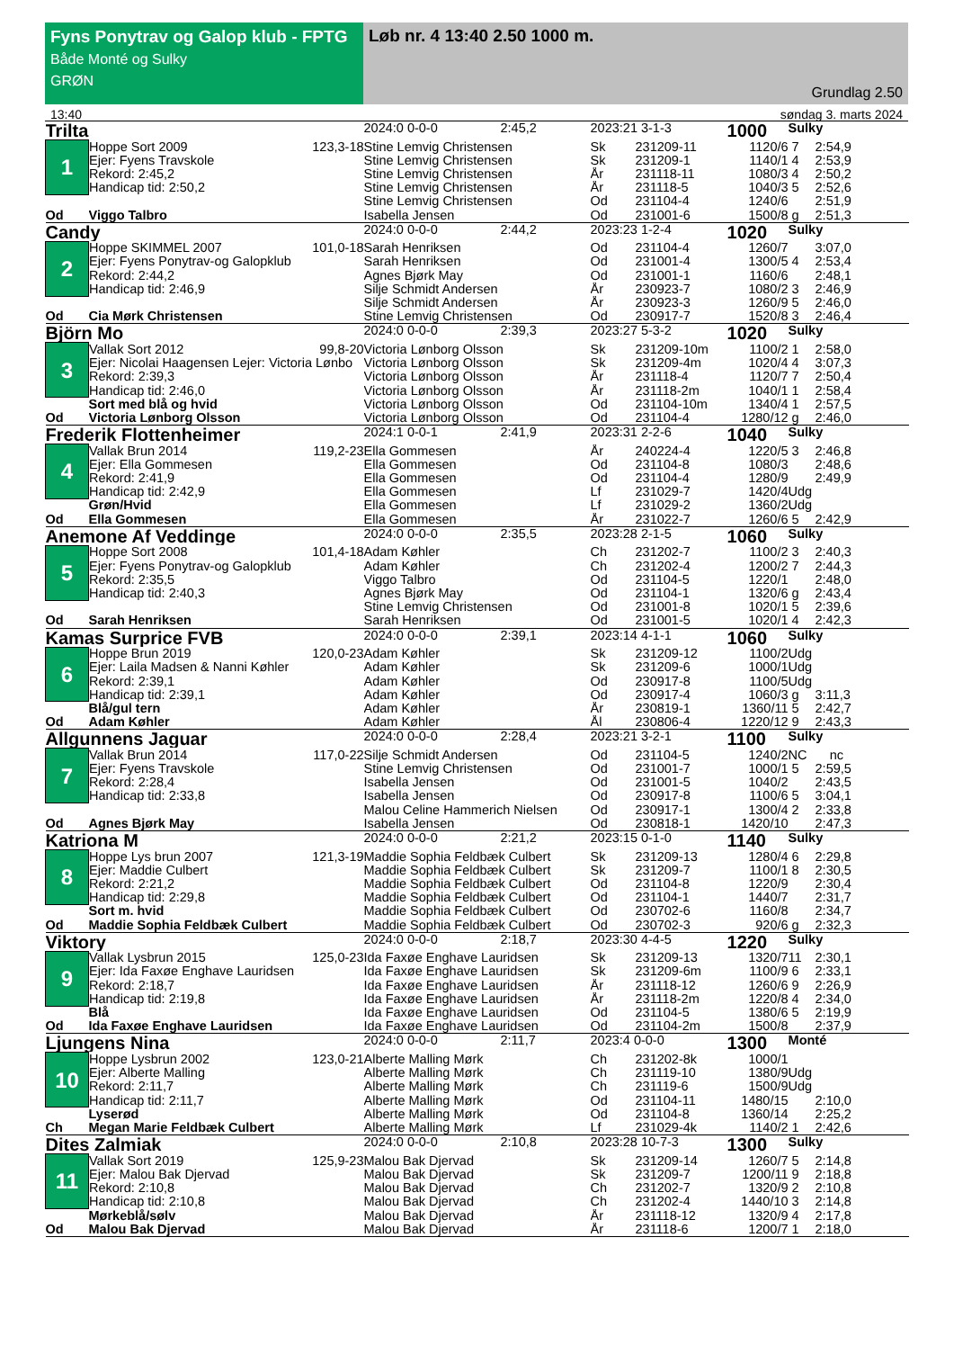Fyns Ponytrav og Galop klub - FPTG
Både Monté og Sulky
GRØN
Løb nr. 4 13:40 2.50 1000 m.
Grundlag 2.50
13:40 søndag 3. marts 2024
| Trilta | | | 2024:0 0-0-0 | 2:45,2 | 2023:21 3-1-3 | | 1000 | Sulky | |
| 1 | Hoppe Sort 2009 | 123,3-18 | Stine Lemvig Christensen | | Sk | 231209-11 | 1120/6 | 7 | 2:54,9 |
| | Ejer: Fyens Travskole | | Stine Lemvig Christensen | | Sk | 231209-1 | 1140/1 | 4 | 2:53,9 |
| | Rekord: 2:45,2 | | Stine Lemvig Christensen | | År | 231118-11 | 1080/3 | 4 | 2:50,2 |
| | Handicap tid: 2:50,2 | | Stine Lemvig Christensen | | År | 231118-5 | 1040/3 | 5 | 2:52,6 |
| | | | Stine Lemvig Christensen | | Od | 231104-4 | 1240/6 | | 2:51,9 |
| Od | Viggo Talbro | | Isabella Jensen | | Od | 231001-6 | 1500/8 | g | 2:51,3 |
| Candy | | | 2024:0 0-0-0 | 2:44,2 | 2023:23 1-2-4 | | 1020 | Sulky | |
| 2 | Hoppe SKIMMEL 2007 | 101,0-18 | Sarah Henriksen | | Od | 231104-4 | 1260/7 | | 3:07,0 |
| | Ejer: Fyens Ponytrav-og Galopklub | | Sarah Henriksen | | Od | 231001-4 | 1300/5 | 4 | 2:53,4 |
| | Rekord: 2:44,2 | | Agnes Bjørk May | | Od | 231001-1 | 1160/6 | | 2:48,1 |
| | Handicap tid: 2:46,9 | | Silje Schmidt Andersen | | År | 230923-7 | 1080/2 | 3 | 2:46,9 |
| | | | Silje Schmidt Andersen | | År | 230923-3 | 1260/9 | 5 | 2:46,0 |
| Od | Cia Mørk Christensen | | Stine Lemvig Christensen | | Od | 230917-7 | 1520/8 | 3 | 2:46,4 |
| Björn Mo | | | 2024:0 0-0-0 | 2:39,3 | 2023:27 5-3-2 | | 1020 | Sulky | |
| 3 | Vallak Sort 2012 | 99,8-20 | Victoria Lønborg Olsson | | Sk | 231209-10m | 1100/2 | 1 | 2:58,0 |
| | Ejer: Nicolai Haagensen Lejer: Victoria Lønbo | | Victoria Lønborg Olsson | | Sk | 231209-4m | 1020/4 | 4 | 3:07,3 |
| | Rekord: 2:39,3 | | Victoria Lønborg Olsson | | År | 231118-4 | 1120/7 | 7 | 2:50,4 |
| | Handicap tid: 2:46,0 | | Victoria Lønborg Olsson | | År | 231118-2m | 1040/1 | 1 | 2:58,4 |
| | Sort med blå og hvid | | Victoria Lønborg Olsson | | Od | 231104-10m | 1340/4 | 1 | 2:57,5 |
| Od | Victoria Lønborg Olsson | | Victoria Lønborg Olsson | | Od | 231104-4 | 1280/12 | g | 2:46,0 |
| Frederik Flottenheimer | | | 2024:1 0-0-1 | 2:41,9 | 2023:31 2-2-6 | | 1040 | Sulky | |
| 4 | Vallak Brun 2014 | 119,2-23 | Ella Gommesen | | År | 240224-4 | 1220/5 | 3 | 2:46,8 |
| | Ejer: Ella Gommesen | | Ella Gommesen | | Od | 231104-8 | 1080/3 | | 2:48,6 |
| | Rekord: 2:41,9 | | Ella Gommesen | | Od | 231104-4 | 1280/9 | | 2:49,9 |
| | Handicap tid: 2:42,9 | | Ella Gommesen | | Lf | 231029-7 | 1420/4 | Udg | |
| | Grøn/Hvid | | Ella Gommesen | | Lf | 231029-2 | 1360/2 | Udg | |
| Od | Ella Gommesen | | Ella Gommesen | | År | 231022-7 | 1260/6 | 5 | 2:42,9 |
| Anemone Af Veddinge | | | 2024:0 0-0-0 | 2:35,5 | 2023:28 2-1-5 | | 1060 | Sulky | |
| 5 | Hoppe Sort 2008 | 101,4-18 | Adam Køhler | | Ch | 231202-7 | 1100/2 | 3 | 2:40,3 |
| | Ejer: Fyens Ponytrav-og Galopklub | | Adam Køhler | | Ch | 231202-4 | 1200/2 | 7 | 2:44,3 |
| | Rekord: 2:35,5 | | Viggo Talbro | | Od | 231104-5 | 1220/1 | | 2:48,0 |
| | Handicap tid: 2:40,3 | | Agnes Bjørk May | | Od | 231104-1 | 1320/6 | g | 2:43,4 |
| | | | Stine Lemvig Christensen | | Od | 231001-8 | 1020/1 | 5 | 2:39,6 |
| Od | Sarah Henriksen | | Sarah Henriksen | | Od | 231001-5 | 1020/1 | 4 | 2:42,3 |
| Kamas Surprice FVB | | | 2024:0 0-0-0 | 2:39,1 | 2023:14 4-1-1 | | 1060 | Sulky | |
| 6 | Hoppe Brun 2019 | 120,0-23 | Adam Køhler | | Sk | 231209-12 | 1100/2 | Udg | |
| | Ejer: Laila Madsen & Nanni Køhler | | Adam Køhler | | Sk | 231209-6 | 1000/1 | Udg | |
| | Rekord: 2:39,1 | | Adam Køhler | | Od | 230917-8 | 1100/5 | Udg | |
| | Handicap tid: 2:39,1 | | Adam Køhler | | Od | 230917-4 | 1060/3 | g | 3:11,3 |
| | Blå/gul tern | | Adam Køhler | | År | 230819-1 | 1360/11 | 5 | 2:42,7 |
| Od | Adam Køhler | | Adam Køhler | | Ål | 230806-4 | 1220/12 | 9 | 2:43,3 |
| Allgunnens Jaguar | | | 2024:0 0-0-0 | 2:28,4 | 2023:21 3-2-1 | | 1100 | Sulky | |
| 7 | Vallak Brun 2014 | 117,0-22 | Silje Schmidt Andersen | | Od | 231104-5 | 1240/2 | NC | nc |
| | Ejer: Fyens Travskole | | Stine Lemvig Christensen | | Od | 231001-7 | 1000/1 | 5 | 2:59,5 |
| | Rekord: 2:28,4 | | Isabella Jensen | | Od | 231001-5 | 1040/2 | | 2:43,5 |
| | Handicap tid: 2:33,8 | | Isabella Jensen | | Od | 230917-8 | 1100/6 | 5 | 3:04,1 |
| | | | Malou Celine Hammerich Nielsen | | Od | 230917-1 | 1300/4 | 2 | 2:33,8 |
| Od | Agnes Bjørk May | | Isabella Jensen | | Od | 230818-1 | 1420/10 | | 2:47,3 |
| Katriona M | | | 2024:0 0-0-0 | 2:21,2 | 2023:15 0-1-0 | | 1140 | Sulky | |
| 8 | Hoppe Lys brun 2007 | 121,3-19 | Maddie Sophia Feldbæk Culbert | | Sk | 231209-13 | 1280/4 | 6 | 2:29,8 |
| | Ejer: Maddie Culbert | | Maddie Sophia Feldbæk Culbert | | Sk | 231209-7 | 1100/1 | 8 | 2:30,5 |
| | Rekord: 2:21,2 | | Maddie Sophia Feldbæk Culbert | | Od | 231104-8 | 1220/9 | | 2:30,4 |
| | Handicap tid: 2:29,8 | | Maddie Sophia Feldbæk Culbert | | Od | 231104-1 | 1440/7 | | 2:31,7 |
| | Sort m. hvid | | Maddie Sophia Feldbæk Culbert | | Od | 230702-6 | 1160/8 | | 2:34,7 |
| Od | Maddie Sophia Feldbæk Culbert | | Maddie Sophia Feldbæk Culbert | | Od | 230702-3 | 920/6 | g | 2:32,3 |
| Viktory | | | 2024:0 0-0-0 | 2:18,7 | 2023:30 4-4-5 | | 1220 | Sulky | |
| 9 | Vallak Lysbrun 2015 | 125,0-23 | Ida Faxøe Enghave Lauridsen | | Sk | 231209-13 | 1320/7 | 11 | 2:30,1 |
| | Ejer: Ida Faxøe Enghave Lauridsen | | Ida Faxøe Enghave Lauridsen | | Sk | 231209-6m | 1100/9 | 6 | 2:33,1 |
| | Rekord: 2:18,7 | | Ida Faxøe Enghave Lauridsen | | År | 231118-12 | 1260/6 | 9 | 2:26,9 |
| | Handicap tid: 2:19,8 | | Ida Faxøe Enghave Lauridsen | | År | 231118-2m | 1220/8 | 4 | 2:34,0 |
| | Blå | | Ida Faxøe Enghave Lauridsen | | Od | 231104-5 | 1380/6 | 5 | 2:19,9 |
| Od | Ida Faxøe Enghave Lauridsen | | Ida Faxøe Enghave Lauridsen | | Od | 231104-2m | 1500/8 | | 2:37,9 |
| Ljungens Nina | | | 2024:0 0-0-0 | 2:11,7 | 2023:4 0-0-0 | | 1300 | Monté | |
| 10 | Hoppe Lysbrun 2002 | 123,0-21 | Alberte Malling Mørk | | Ch | 231202-8k | 1000/1 | | |
| | Ejer: Alberte Malling | | Alberte Malling Mørk | | Ch | 231119-10 | 1380/9 | Udg | |
| | Rekord: 2:11,7 | | Alberte Malling Mørk | | Ch | 231119-6 | 1500/9 | Udg | |
| | Handicap tid: 2:11,7 | | Alberte Malling Mørk | | Od | 231104-11 | 1480/15 | | 2:10,0 |
| | Lyserød | | Alberte Malling Mørk | | Od | 231104-8 | 1360/14 | | 2:25,2 |
| Ch | Megan Marie Feldbæk Culbert | | Alberte Malling Mørk | | Lf | 231029-4k | 1140/2 | 1 | 2:42,6 |
| Dites Zalmiak | | | 2024:0 0-0-0 | 2:10,8 | 2023:28 10-7-3 | | 1300 | Sulky | |
| 11 | Vallak Sort 2019 | 125,9-23 | Malou Bak Djervad | | Sk | 231209-14 | 1260/7 | 5 | 2:14,8 |
| | Ejer: Malou Bak Djervad | | Malou Bak Djervad | | Sk | 231209-7 | 1200/11 | 9 | 2:18,8 |
| | Rekord: 2:10,8 | | Malou Bak Djervad | | Ch | 231202-7 | 1320/9 | 2 | 2:10,8 |
| | Handicap tid: 2:10,8 | | Malou Bak Djervad | | Ch | 231202-4 | 1440/10 | 3 | 2:14,8 |
| | Mørkeblå/sølv | | Malou Bak Djervad | | År | 231118-12 | 1320/9 | 4 | 2:17,8 |
| Od | Malou Bak Djervad | | Malou Bak Djervad | | År | 231118-6 | 1200/7 | 1 | 2:18,0 |